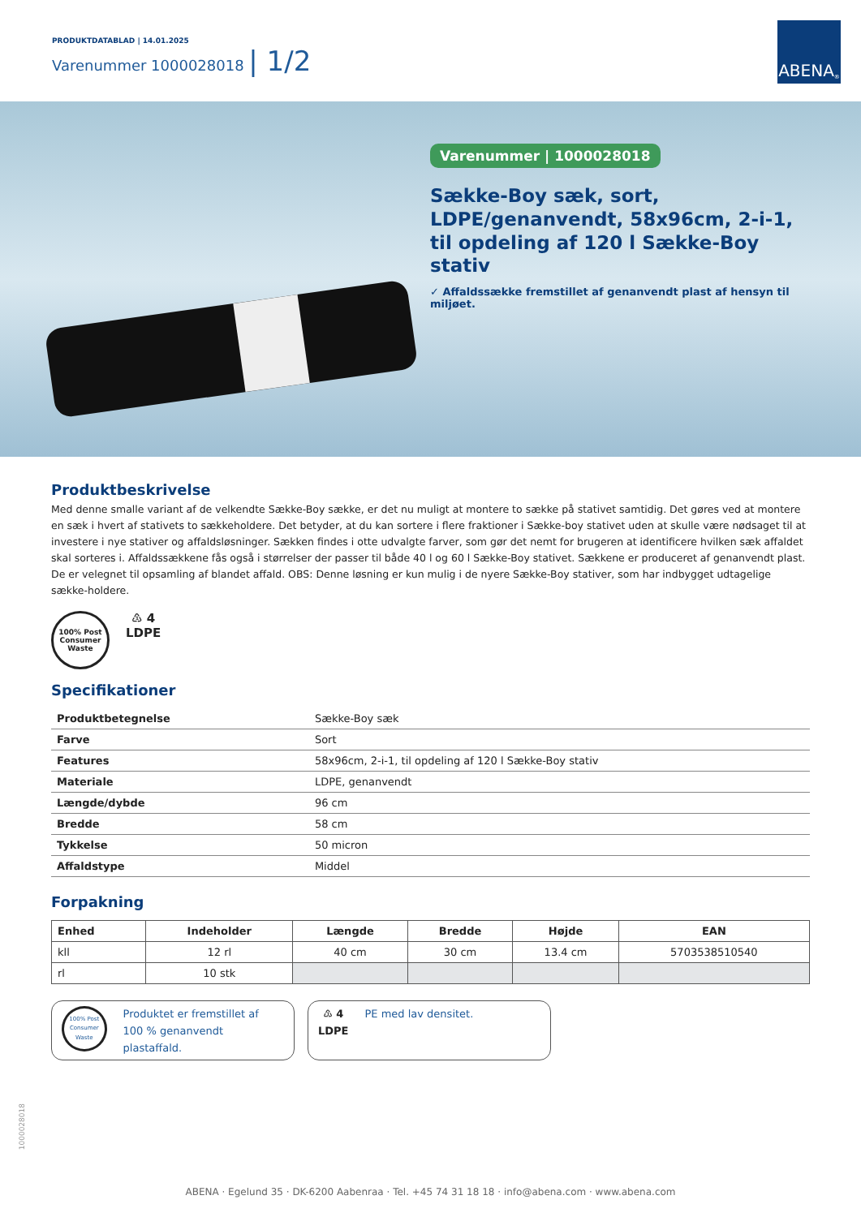PRODUKTDATABLAD | 14.01.2025
Varenummer 1000028018 | 1/2
ABENA<sup>®</sup>
Varenummer | 1000028018
Sække-Boy sæk, sort, LDPE/genanvendt, 58x96cm, 2-i-1, til opdeling af 120 l Sække-Boy stativ
✓ Affaldssække fremstillet af genanvendt plast af hensyn til miljøet.
Produktbeskrivelse
Med denne smalle variant af de velkendte Sække-Boy sække, er det nu muligt at montere to sække på stativet samtidig. Det gøres ved at montere en sæk i hvert af stativets to sækkeholdere. Det betyder, at du kan sortere i flere fraktioner i Sække-boy stativet uden at skulle være nødsaget til at investere i nye stativer og affaldsløsninger. Sækken findes i otte udvalgte farver, som gør det nemt for brugeren at identificere hvilken sæk affaldet skal sorteres i. Affaldssækkene fås også i størrelser der passer til både 40 l og 60 l Sække-Boy stativet. Sækkene er produceret af genanvendt plast. De er velegnet til opsamling af blandet affald. OBS: Denne løsning er kun mulig i de nyere Sække-Boy stativer, som har indbygget udtagelige sække-holdere.
100% Post Consumer Waste
♳ 4
LDPE
Specifikationer
| Produktbetegnelse | Sække-Boy sæk |
| Farve | Sort |
| Features | 58x96cm, 2-i-1, til opdeling af 120 l Sække-Boy stativ |
| Materiale | LDPE, genanvendt |
| Længde/dybde | 96 cm |
| Bredde | 58 cm |
| Tykkelse | 50 micron |
| Affaldstype | Middel |
Forpakning
| Enhed | Indeholder | Længde | Bredde | Højde | EAN |
| --- | --- | --- | --- | --- | --- |
| kll | 12 rl | 40 cm | 30 cm | 13.4 cm | 5703538510540 |
| rl | 10 stk | | | | |
100% Post Consumer Waste
Produktet er fremstillet af
100 % genanvendt plastaffald.
♳ 4
LDPE
PE med lav densitet.
1000028018
ABENA · Egelund 35 · DK-6200 Aabenraa · Tel. +45 74 31 18 18 · info@abena.com · www.abena.com